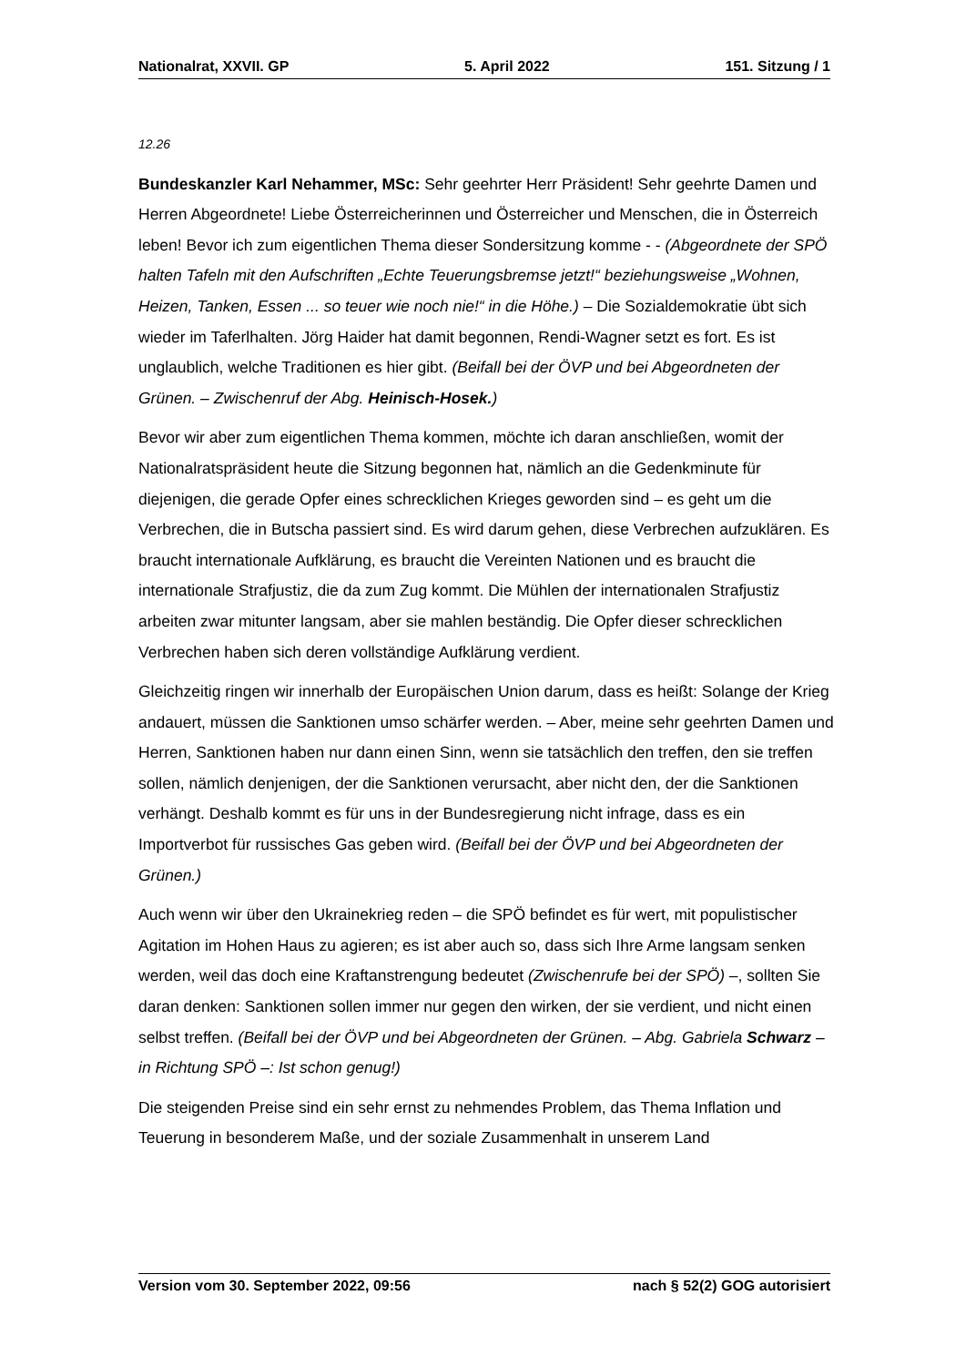Nationalrat, XXVII. GP 5. April 2022 151. Sitzung / 1
12.26
Bundeskanzler Karl Nehammer, MSc: Sehr geehrter Herr Präsident! Sehr geehrte Damen und Herren Abgeordnete! Liebe Österreicherinnen und Österreicher und Menschen, die in Österreich leben! Bevor ich zum eigentlichen Thema dieser Sondersitzung komme - - (Abgeordnete der SPÖ halten Tafeln mit den Aufschriften „Echte Teuerungsbremse jetzt!“ beziehungsweise „Wohnen, Heizen, Tanken, Essen ... so teuer wie noch nie!“ in die Höhe.) – Die Sozialdemokratie übt sich wieder im Taferlhalten. Jörg Haider hat damit begonnen, Rendi-Wagner setzt es fort. Es ist unglaublich, welche Traditionen es hier gibt. (Beifall bei der ÖVP und bei Abgeordneten der Grünen. – Zwischenruf der Abg. Heinisch-Hosek.)
Bevor wir aber zum eigentlichen Thema kommen, möchte ich daran anschließen, womit der Nationalratspräsident heute die Sitzung begonnen hat, nämlich an die Gedenkminute für diejenigen, die gerade Opfer eines schrecklichen Krieges geworden sind – es geht um die Verbrechen, die in Butscha passiert sind. Es wird darum gehen, diese Verbrechen aufzuklären. Es braucht internationale Aufklärung, es braucht die Vereinten Nationen und es braucht die internationale Strafjustiz, die da zum Zug kommt. Die Mühlen der internationalen Strafjustiz arbeiten zwar mitunter langsam, aber sie mahlen beständig. Die Opfer dieser schrecklichen Verbrechen haben sich deren vollständige Aufklärung verdient.
Gleichzeitig ringen wir innerhalb der Europäischen Union darum, dass es heißt: Solange der Krieg andauert, müssen die Sanktionen umso schärfer werden. – Aber, meine sehr geehrten Damen und Herren, Sanktionen haben nur dann einen Sinn, wenn sie tatsächlich den treffen, den sie treffen sollen, nämlich denjenigen, der die Sanktionen verursacht, aber nicht den, der die Sanktionen verhängt. Deshalb kommt es für uns in der Bundesregierung nicht infrage, dass es ein Importverbot für russisches Gas geben wird. (Beifall bei der ÖVP und bei Abgeordneten der Grünen.)
Auch wenn wir über den Ukrainekrieg reden – die SPÖ befindet es für wert, mit populistischer Agitation im Hohen Haus zu agieren; es ist aber auch so, dass sich Ihre Arme langsam senken werden, weil das doch eine Kraftanstrengung bedeutet (Zwischenrufe bei der SPÖ) –, sollten Sie daran denken: Sanktionen sollen immer nur gegen den wirken, der sie verdient, und nicht einen selbst treffen. (Beifall bei der ÖVP und bei Abgeordneten der Grünen. – Abg. Gabriela Schwarz – in Richtung SPÖ –: Ist schon genug!)
Die steigenden Preise sind ein sehr ernst zu nehmendes Problem, das Thema Inflation und Teuerung in besonderem Maße, und der soziale Zusammenhalt in unserem Land
Version vom 30. September 2022, 09:56 nach § 52(2) GOG autorisiert